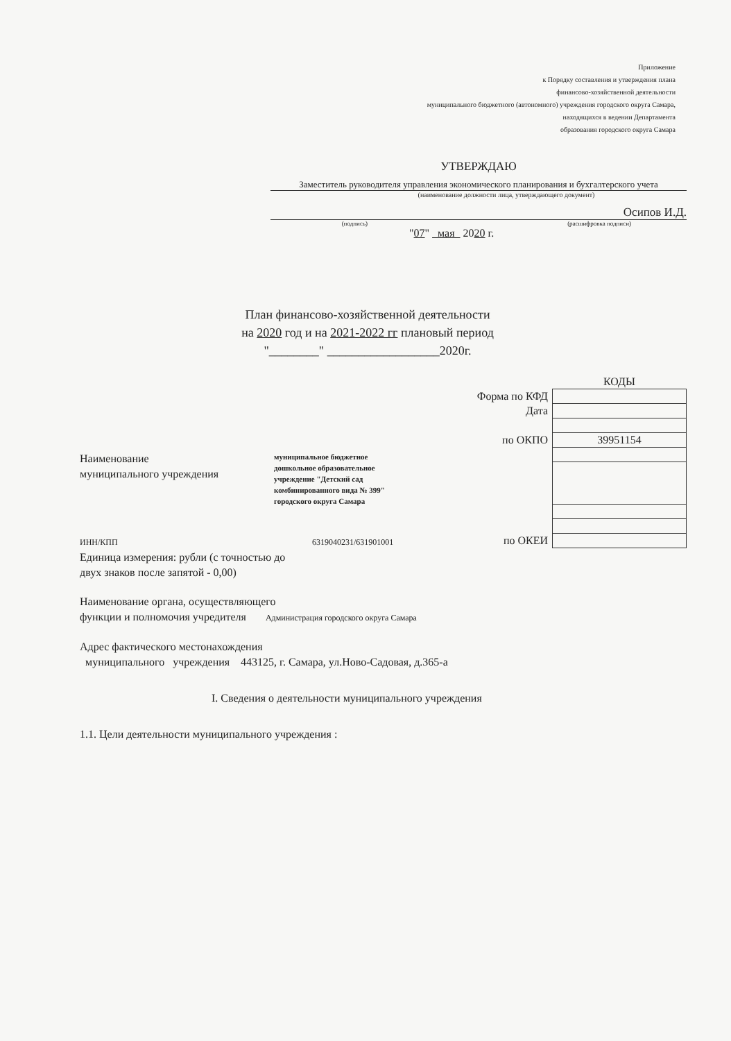Приложение
к Порядку составления и утверждения плана
финансово-хозяйственной деятельности
муниципального бюджетного (автономного) учреждения городского округа Самара,
находящихся в ведении Департамента
образования городского округа Самара
УТВЕРЖДАЮ
Заместитель руководителя управления экономического планирования и бухгалтерского учета
(наименование должности лица, утверждающего документ)
Осипов И.Д.
(подпись) (расшифровка подписи)
"07" мая 2020 г.
План финансово-хозяйственной деятельности
на 2020 год и на 2021-2022 гг плановый период
"________" __________________2020г.
| | КОДЫ |
| Форма по КФД | |
| Дата | |
| по ОКПО | 39951154 |
| по ОКЕИ | |
Наименование
муниципального учреждения
муниципальное бюджетное
дошкольное образовательное
учреждение "Детский сад
комбинированного вида № 399"
городского округа Самара
ИНН/КПП 6319040231/631901001
Единица измерения: рубли (с точностью до
двух знаков после запятой - 0,00)
Наименование органа, осуществляющего
функции и полномочия учредителя Администрация городского округа Самара
Адрес фактического местонахождения
муниципального учреждения 443125, г. Самара, ул.Ново-Садовая, д.365-а
I. Сведения о деятельности муниципального учреждения
1.1. Цели деятельности муниципального учреждения :